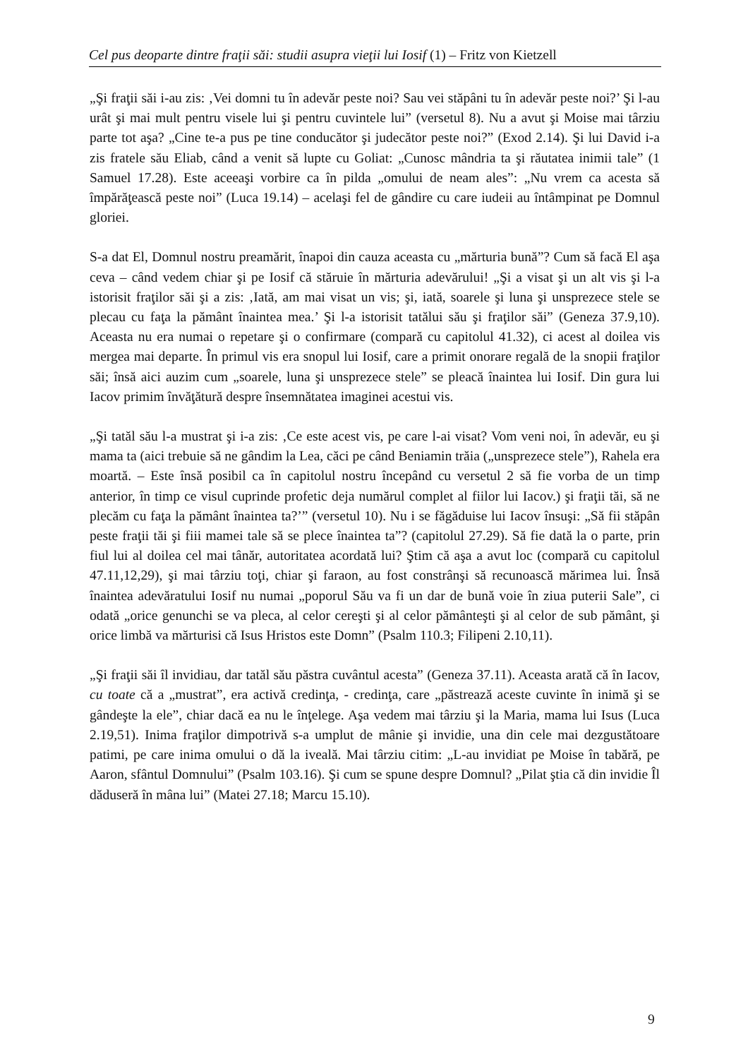Cel pus deoparte dintre fraţii săi: studii asupra vieţii lui Iosif (1) – Fritz von Kietzell
„Şi fraţii săi i-au zis: ‚Vei domni tu în adevăr peste noi? Sau vei stăpâni tu în adevăr peste noi?’ Şi l-au urât şi mai mult pentru visele lui şi pentru cuvintele lui” (versetul 8). Nu a avut şi Moise mai târziu parte tot aşa? „Cine te-a pus pe tine conducător şi judecător peste noi?” (Exod 2.14). Şi lui David i-a zis fratele său Eliab, când a venit să lupte cu Goliat: „Cunosc mândria ta şi răutatea inimii tale” (1 Samuel 17.28). Este aceeaşi vorbire ca în pilda „omului de neam ales”: „Nu vrem ca acesta să împărăţească peste noi” (Luca 19.14) – acelaşi fel de gândire cu care iudeii au întâmpinat pe Domnul gloriei.
S-a dat El, Domnul nostru preamărit, înapoi din cauza aceasta cu „mărturia bună”? Cum să facă El aşa ceva – când vedem chiar şi pe Iosif că stăruie în mărturia adevărului! „Şi a visat şi un alt vis şi l-a istorisit fraţilor săi şi a zis: ‚Iată, am mai visat un vis; şi, iată, soarele şi luna şi unsprezece stele se plecau cu faţa la pământ înaintea mea.’ Şi l-a istorisit tatălui său şi fraţilor săi” (Geneza 37.9,10). Aceasta nu era numai o repetare şi o confirmare (compară cu capitolul 41.32), ci acest al doilea vis mergea mai departe. În primul vis era snopul lui Iosif, care a primit onorare regală de la snopii fraţilor săi; însă aici auzim cum „soarele, luna şi unsprezece stele” se pleacă înaintea lui Iosif. Din gura lui Iacov primim învăţătură despre însemnătatea imaginei acestui vis.
„Şi tatăl său l-a mustrat şi i-a zis: ‚Ce este acest vis, pe care l-ai visat? Vom veni noi, în adevăr, eu şi mama ta (aici trebuie să ne gândim la Lea, căci pe când Beniamin trăia („unsprezece stele”), Rahela era moartă. – Este însă posibil ca în capitolul nostru începând cu versetul 2 să fie vorba de un timp anterior, în timp ce visul cuprinde profetic deja numărul complet al fiilor lui Iacov.) şi fraţii tăi, să ne plecăm cu faţa la pământ înaintea ta?’” (versetul 10). Nu i se făgăduise lui Iacov însuşi: „Să fii stăpân peste fraţii tăi şi fiii mamei tale să se plece înaintea ta”? (capitolul 27.29). Să fie dată la o parte, prin fiul lui al doilea cel mai tânăr, autoritatea acordată lui? Ştim că aşa a avut loc (compară cu capitolul 47.11,12,29), şi mai târziu toţi, chiar şi faraon, au fost constrânşi să recunoască mărimea lui. Însă înaintea adevăratului Iosif nu numai „poporul Său va fi un dar de bună voie în ziua puterii Sale”, ci odată „orice genunchi se va pleca, al celor cereşti şi al celor pământeşti şi al celor de sub pământ, şi orice limbă va mărturisi că Isus Hristos este Domn” (Psalm 110.3; Filipeni 2.10,11).
„Şi fraţii săi îl invidiau, dar tatăl său păstra cuvântul acesta” (Geneza 37.11). Aceasta arată că în Iacov, cu toate că a „mustrat”, era activă credinţa, - credinţa, care „păstrează aceste cuvinte în inimă şi se gândeşte la ele”, chiar dacă ea nu le înţelege. Aşa vedem mai târziu şi la Maria, mama lui Isus (Luca 2.19,51). Inima fraţilor dimpotrivă s-a umplut de mânie şi invidie, una din cele mai dezgustătoare patimi, pe care inima omului o dă la iveală. Mai târziu citim: „L-au invidiat pe Moise în tabără, pe Aaron, sfântul Domnului” (Psalm 103.16). Şi cum se spune despre Domnul? „Pilat ştia că din invidie Îl dăduseră în mâna lui” (Matei 27.18; Marcu 15.10).
9